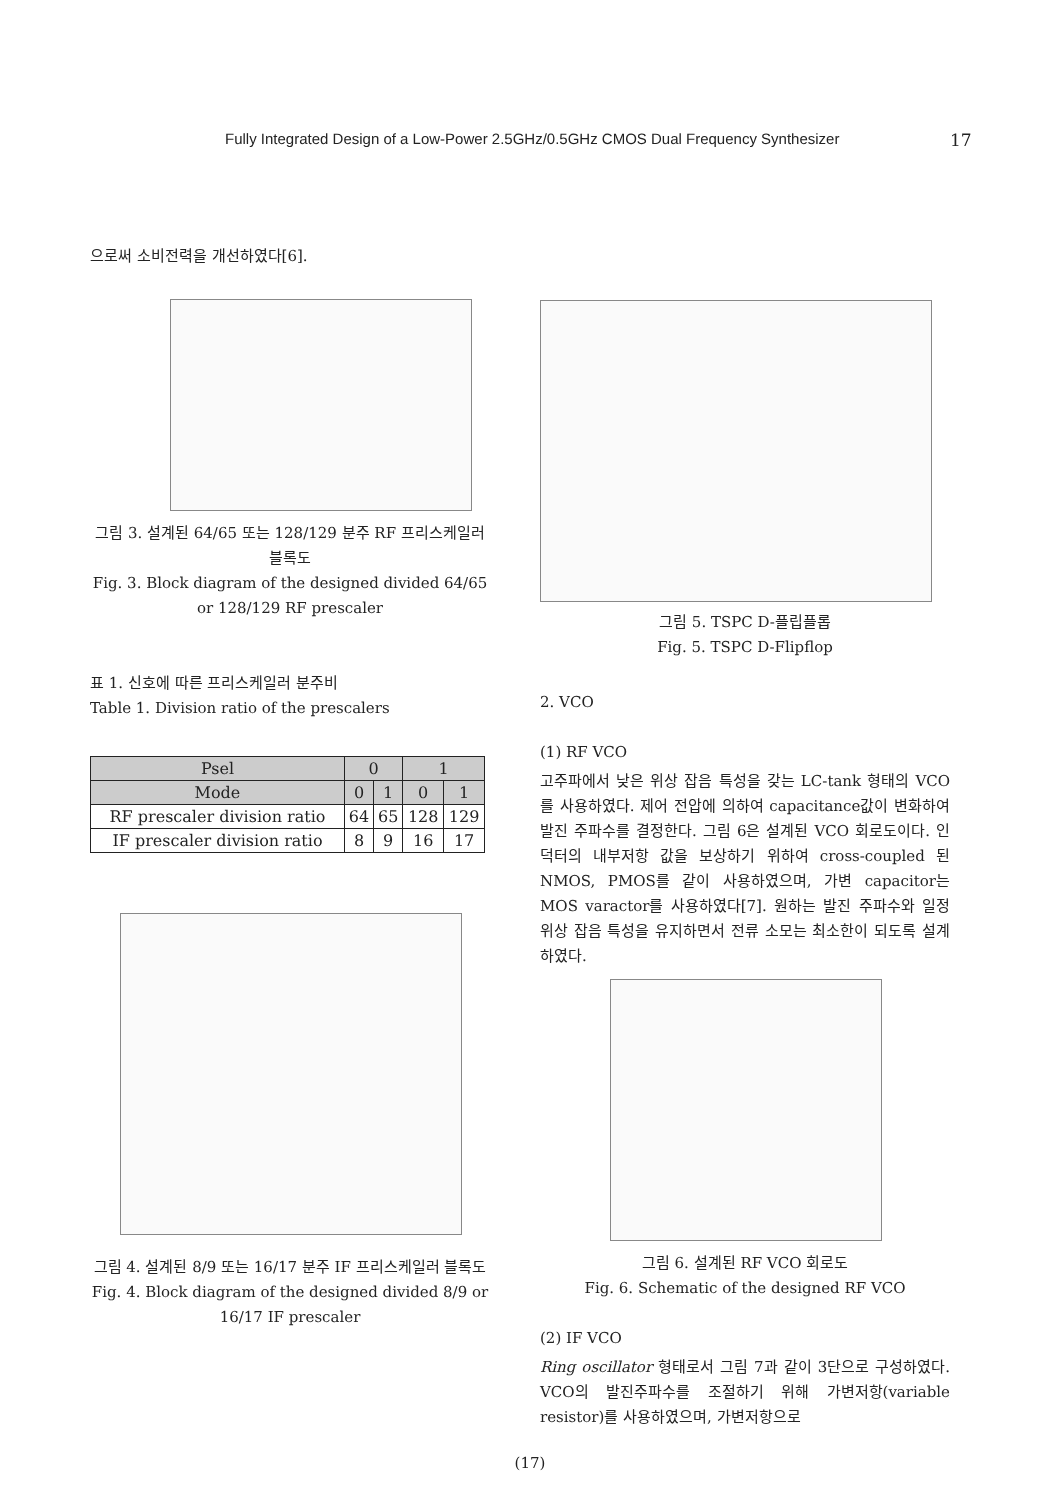Fully Integrated Design of a Low-Power 2.5GHz/0.5GHz CMOS Dual Frequency Synthesizer 17
으로써 소비전력을 개선하였다[6].
그림 3. 설계된 64/65 또는 128/129 분주 RF 프리스케일러 블록도
Fig. 3. Block diagram of the designed divided 64/65 or 128/129 RF prescaler
표 1. 신호에 따른 프리스케일러 분주비
Table 1. Division ratio of the prescalers
| Psel | 0 | | 1 | |
| --- | --- | --- | --- | --- |
| Mode | 0 | 1 | 0 | 1 |
| RF prescaler division ratio | 64 | 65 | 128 | 129 |
| IF prescaler division ratio | 8 | 9 | 16 | 17 |
그림 4. 설계된 8/9 또는 16/17 분주 IF 프리스케일러 블록도
Fig. 4. Block diagram of the designed divided 8/9 or 16/17 IF prescaler
그림 5. TSPC D-플립플롭
Fig. 5. TSPC D-Flipflop
2. VCO
(1) RF VCO
고주파에서 낮은 위상 잡음 특성을 갖는 LC-tank 형태의 VCO를 사용하였다. 제어 전압에 의하여 capacitance값이 변화하여 발진 주파수를 결정한다. 그림 6은 설계된 VCO 회로도이다. 인덕터의 내부저항 값을 보상하기 위하여 cross-coupled 된 NMOS, PMOS를 같이 사용하였으며, 가변 capacitor는 MOS varactor를 사용하였다[7]. 원하는 발진 주파수와 일정 위상 잡음 특성을 유지하면서 전류 소모는 최소한이 되도록 설계하였다.
그림 6. 설계된 RF VCO 회로도
Fig. 6. Schematic of the designed RF VCO
(2) IF VCO
Ring oscillator 형태로서 그림 7과 같이 3단으로 구성하였다. VCO의 발진주파수를 조절하기 위해 가변저항(variable resistor)를 사용하였으며, 가변저항으로
(17)